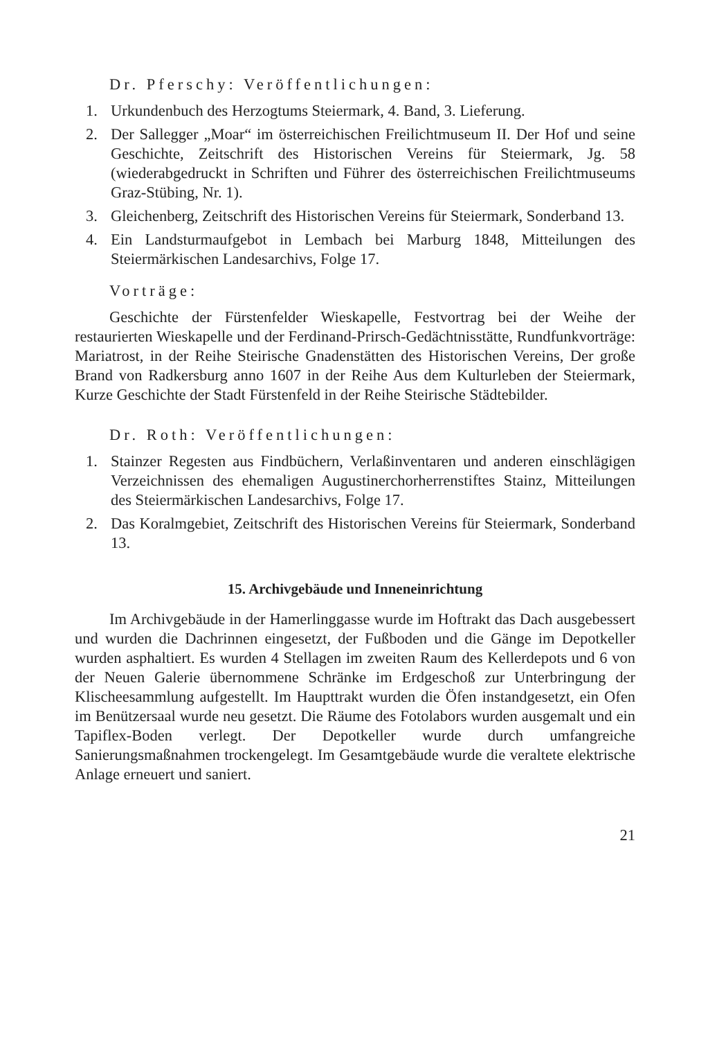Dr. Pferschy: Veröffentlichungen:
1. Urkundenbuch des Herzogtums Steiermark, 4. Band, 3. Lieferung.
2. Der Sallegger „Moar“ im österreichischen Freilichtmuseum II. Der Hof und seine Geschichte, Zeitschrift des Historischen Vereins für Steiermark, Jg. 58 (wiederabgedruckt in Schriften und Führer des österreichischen Freilichtmuseums Graz-Stübing, Nr. 1).
3. Gleichenberg, Zeitschrift des Historischen Vereins für Steiermark, Sonderband 13.
4. Ein Landsturmaufgebot in Lembach bei Marburg 1848, Mitteilungen des Steiermärkischen Landesarchivs, Folge 17.
Vorträge:
Geschichte der Fürstenfelder Wieskapelle, Festvortrag bei der Weihe der restaurierten Wieskapelle und der Ferdinand-Prirsch-Gedächtnisstätte, Rundfunkvorträge: Mariatrost, in der Reihe Steirische Gnadenstätten des Historischen Vereins, Der große Brand von Radkersburg anno 1607 in der Reihe Aus dem Kulturleben der Steiermark, Kurze Geschichte der Stadt Fürstenfeld in der Reihe Steirische Städtebilder.
Dr. Roth: Veröffentlichungen:
1. Stainzer Regesten aus Findbüchern, Verlaßinventaren und anderen einschlägigen Verzeichnissen des ehemaligen Augustinerchorherrenstiftes Stainz, Mitteilungen des Steiermärkischen Landesarchivs, Folge 17.
2. Das Koralmgebiet, Zeitschrift des Historischen Vereins für Steiermark, Sonderband 13.
15. Archivgebäude und Inneneinrichtung
Im Archivgebäude in der Hamerlinggasse wurde im Hoftrakt das Dach ausgebessert und wurden die Dachrinnen eingesetzt, der Fußboden und die Gänge im Depotkeller wurden asphaltiert. Es wurden 4 Stellagen im zweiten Raum des Kellerdepots und 6 von der Neuen Galerie übernommene Schränke im Erdgeschoß zur Unterbringung der Klischeesammlung aufgestellt. Im Haupttrakt wurden die Öfen instandgesetzt, ein Ofen im Benützersaal wurde neu gesetzt. Die Räume des Fotolabors wurden ausgemalt und ein Tapiflex-Boden verlegt. Der Depotkeller wurde durch umfangreiche Sanierungsmaßnahmen trockengelegt. Im Gesamtgebäude wurde die veraltete elektrische Anlage erneuert und saniert.
21